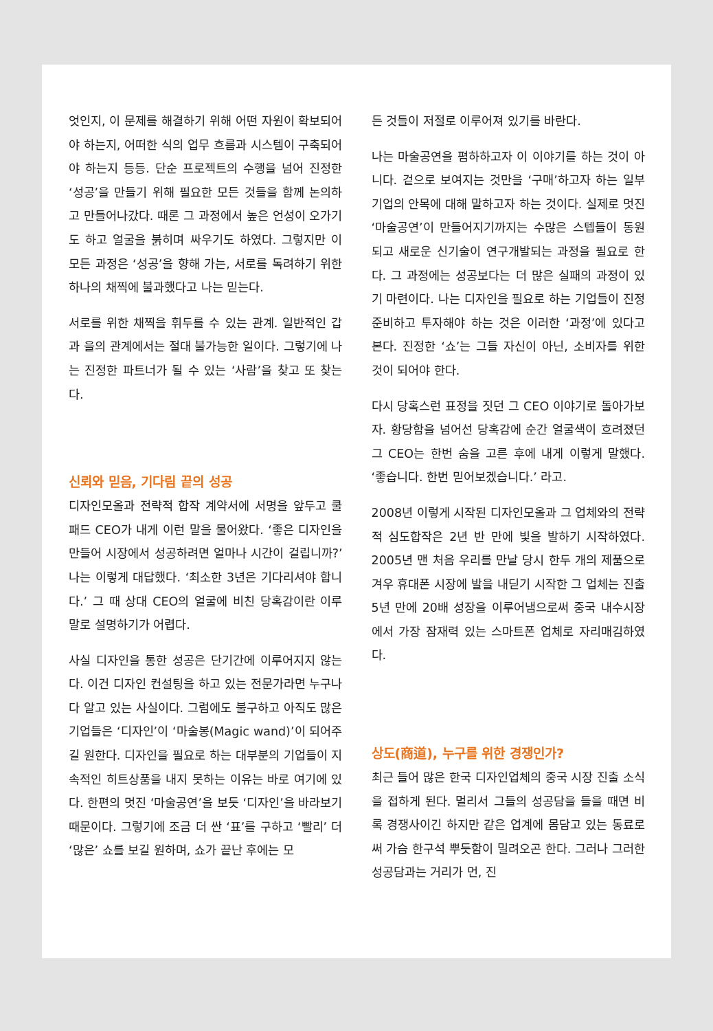엇인지, 이 문제를 해결하기 위해 어떤 자원이 확보되어야 하는지, 어떠한 식의 업무 흐름과 시스템이 구축되어야 하는지 등등. 단순 프로젝트의 수행을 넘어 진정한 ‘성공’을 만들기 위해 필요한 모든 것들을 함께 논의하고 만들어나갔다. 때론 그 과정에서 높은 언성이 오가기도 하고 얼굴을 붉히며 싸우기도 하였다. 그렇지만 이 모든 과정은 ‘성공’을 향해 가는, 서로를 독려하기 위한 하나의 채찍에 불과했다고 나는 믿는다.
서로를 위한 채찍을 휘두를 수 있는 관계. 일반적인 갑과 을의 관계에서는 절대 불가능한 일이다. 그렇기에 나는 진정한 파트너가 될 수 있는 ‘사람’을 찾고 또 찾는다.
신뢰와 믿음, 기다림 끝의 성공
디자인모올과 전략적 합작 계약서에 서명을 앞두고 쿨패드 CEO가 내게 이런 말을 물어왔다. ‘좋은 디자인을 만들어 시장에서 성공하려면 얼마나 시간이 걸립니까?’ 나는 이렇게 대답했다. ‘최소한 3년은 기다리셔야 합니다.’ 그 때 상대 CEO의 얼굴에 비친 당혹감이란 이루 말로 설명하기가 어렵다.
사실 디자인을 통한 성공은 단기간에 이루어지지 않는다. 이건 디자인 컨설팅을 하고 있는 전문가라면 누구나 다 알고 있는 사실이다. 그럼에도 불구하고 아직도 많은 기업들은 ‘디자인’이 ‘마술봉(Magic wand)’이 되어주길 원한다. 디자인을 필요로 하는 대부분의 기업들이 지속적인 히트상품을 내지 못하는 이유는 바로 여기에 있다. 한편의 멋진 ‘마술공연’을 보듯 ‘디자인’을 바라보기 때문이다. 그렇기에 조금 더 싼 ‘표’를 구하고 ‘빨리’ 더 ‘많은’ 쇼를 보길 원하며, 쇼가 끝난 후에는 모
든 것들이 저절로 이루어져 있기를 바란다.
나는 마술공연을 폄하하고자 이 이야기를 하는 것이 아니다. 겉으로 보여지는 것만을 ‘구매’하고자 하는 일부 기업의 안목에 대해 말하고자 하는 것이다. 실제로 멋진 ‘마술공연’이 만들어지기까지는 수많은 스텝들이 동원되고 새로운 신기술이 연구개발되는 과정을 필요로 한다. 그 과정에는 성공보다는 더 많은 실패의 과정이 있기 마련이다. 나는 디자인을 필요로 하는 기업들이 진정 준비하고 투자해야 하는 것은 이러한 ‘과정’에 있다고 본다. 진정한 ‘쇼’는 그들 자신이 아닌, 소비자를 위한 것이 되어야 한다.
다시 당혹스런 표정을 짓던 그 CEO 이야기로 돌아가보자. 황당함을 넘어선 당혹감에 순간 얼굴색이 흐려졌던 그 CEO는 한번 숨을 고른 후에 내게 이렇게 말했다. ‘좋습니다. 한번 믿어보겠습니다.’ 라고.
2008년 이렇게 시작된 디자인모올과 그 업체와의 전략적 심도합작은 2년 반 만에 빛을 발하기 시작하였다. 2005년 맨 처음 우리를 만날 당시 한두 개의 제품으로 겨우 휴대폰 시장에 발을 내딛기 시작한 그 업체는 진출 5년 만에 20배 성장을 이루어냄으로써 중국 내수시장에서 가장 잠재력 있는 스마트폰 업체로 자리매김하였다.
상도(商道), 누구를 위한 경쟁인가?
최근 들어 많은 한국 디자인업체의 중국 시장 진출 소식을 접하게 된다. 멀리서 그들의 성공담을 들을 때면 비록 경쟁사이긴 하지만 같은 업계에 몸담고 있는 동료로써 가슴 한구석 뿌듯함이 밀려오곤 한다. 그러나 그러한 성공담과는 거리가 먼, 진